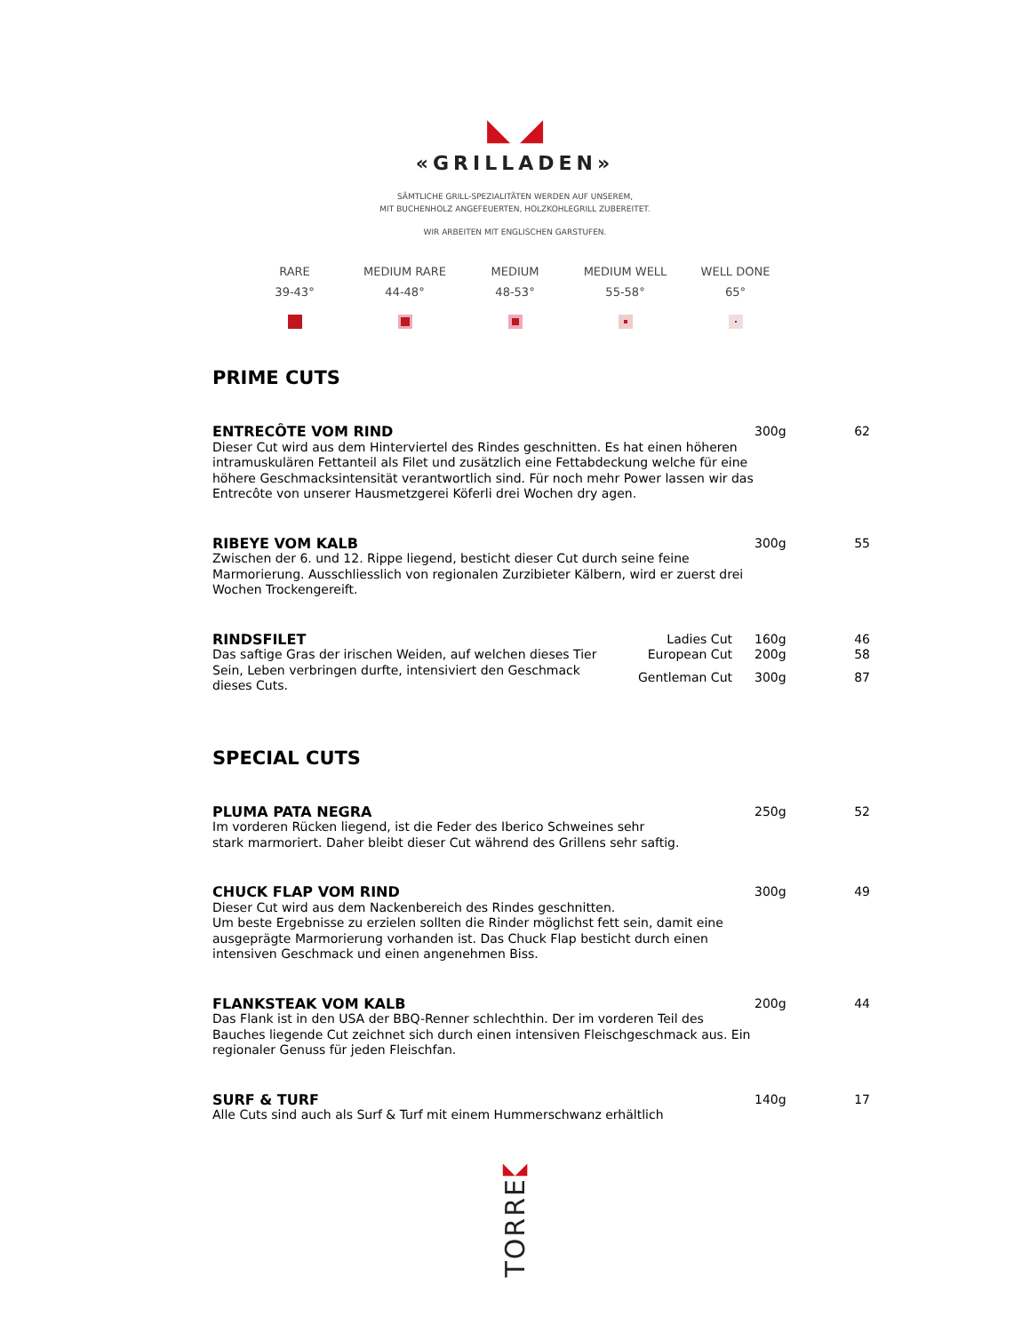◣ ◢
«GRILLADEN»
SÄMTLICHE GRILL-SPEZIALITÄTEN WERDEN AUF UNSEREM,
MIT BUCHENHOLZ ANGEFEUERTEN, HOLZKOHLEGRILL ZUBEREITET.
WIR ARBEITEN MIT ENGLISCHEN GARSTUFEN.
RARE
39-43°
MEDIUM RARE
44-48°
MEDIUM
48-53°
MEDIUM WELL
55-58°
WELL DONE
65°
PRIME CUTS
| ENTRECÔTE VOM RIND | | 300g | 62 |
| Dieser Cut wird aus dem Hinterviertel des Rindes geschnitten. Es hat einen höheren intramuskulären Fettanteil als Filet und zusätzlich eine Fettabdeckung welche für eine höhere Geschmacksintensität verantwortlich sind. Für noch mehr Power lassen wir das Entrecôte von unserer Hausmetzgerei Köferli drei Wochen dry agen. | | | |
| RIBEYE VOM KALB | | 300g | 55 |
| Zwischen der 6. und 12. Rippe liegend, besticht dieser Cut durch seine feine Marmorierung. Ausschliesslich von regionalen Zurzibieter Kälbern, wird er zuerst drei Wochen Trockengereift. | | | |
| RINDSFILET | Ladies Cut | 160g | 46 |
| Das saftige Gras der irischen Weiden, auf welchen dieses Tier Sein, Leben verbringen durfte, intensiviert den Geschmack dieses Cuts. | European Cut | 200g | 58 |
| | Gentleman Cut | 300g | 87 |
SPECIAL CUTS
| PLUMA PATA NEGRA | 250g | 52 |
| Im vorderen Rücken liegend, ist die Feder des Iberico Schweines sehr stark marmoriert. Daher bleibt dieser Cut während des Grillens sehr saftig. | | |
| CHUCK FLAP VOM RIND | 300g | 49 |
| Dieser Cut wird aus dem Nackenbereich des Rindes geschnitten. Um beste Ergebnisse zu erzielen sollten die Rinder möglichst fett sein, damit eine ausgeprägte Marmorierung vorhanden ist. Das Chuck Flap besticht durch einen intensiven Geschmack und einen angenehmen Biss. | | |
| FLANKSTEAK VOM KALB | 200g | 44 |
| Das Flank ist in den USA der BBQ-Renner schlechthin. Der im vorderen Teil des Bauches liegende Cut zeichnet sich durch einen intensiven Fleischgeschmack aus. Ein regionaler Genuss für jeden Fleischfan. | | |
| SURF & TURF | 140g | 17 |
| Alle Cuts sind auch als Surf & Turf mit einem Hummerschwanz erhältlich | | |
◣◢
TORRE